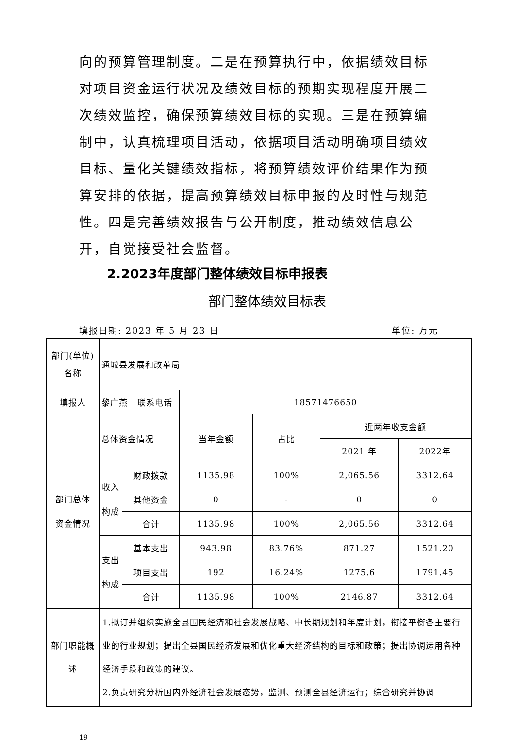向的预算管理制度。二是在预算执行中，依据绩效目标对项目资金运行状况及绩效目标的预期实现程度开展二次绩效监控，确保预算绩效目标的实现。三是在预算编制中，认真梳理项目活动，依据项目活动明确项目绩效目标、量化关键绩效指标，将预算绩效评价结果作为预算安排的依据，提高预算绩效目标申报的及时性与规范性。四是完善绩效报告与公开制度，推动绩效信息公开，自觉接受社会监督。
2.2023年度部门整体绩效目标申报表
部门整体绩效目标表
填报日期: 2023 年 5 月 23 日 单位: 万元
| 部门(单位) 名称 | 通城县发展和改革局 | | | | | | |
| 填报人 | 黎广燕 | | 联系电话 | 18571476650 | | | |
| 部门总体 资金情况 | 总体资金情况 | | | 当年金额 | 占比 | 近两年收支金额 | |
| | | | | | | 2021 年 | 2022 年 |
| | 收入 构成 | 财政拨款 | | 1135.98 | 100% | 2,065.56 | 3312.64 |
| | | 其他资金 | | 0 | - | 0 | 0 |
| | | 合计 | | 1135.98 | 100% | 2,065.56 | 3312.64 |
| | 支出 构成 | 基本支出 | | 943.98 | 83.76% | 871.27 | 1521.20 |
| | | 项目支出 | | 192 | 16.24% | 1275.6 | 1791.45 |
| | | 合计 | | 1135.98 | 100% | 2146.87 | 3312.64 |
| 部门职能概 述 | 1.拟订并组织实施全县国民经济和社会发展战略、中长期规划和年度计划，衔接平衡各主要行业的行业规划；提出全县国民经济发展和优化重大经济结构的目标和政策；提出协调运用各种经济手段和政策的建议。 2.负责研究分析国内外经济社会发展态势，监测、预测全县经济运行；综合研究并协调 | | | | | | |
19